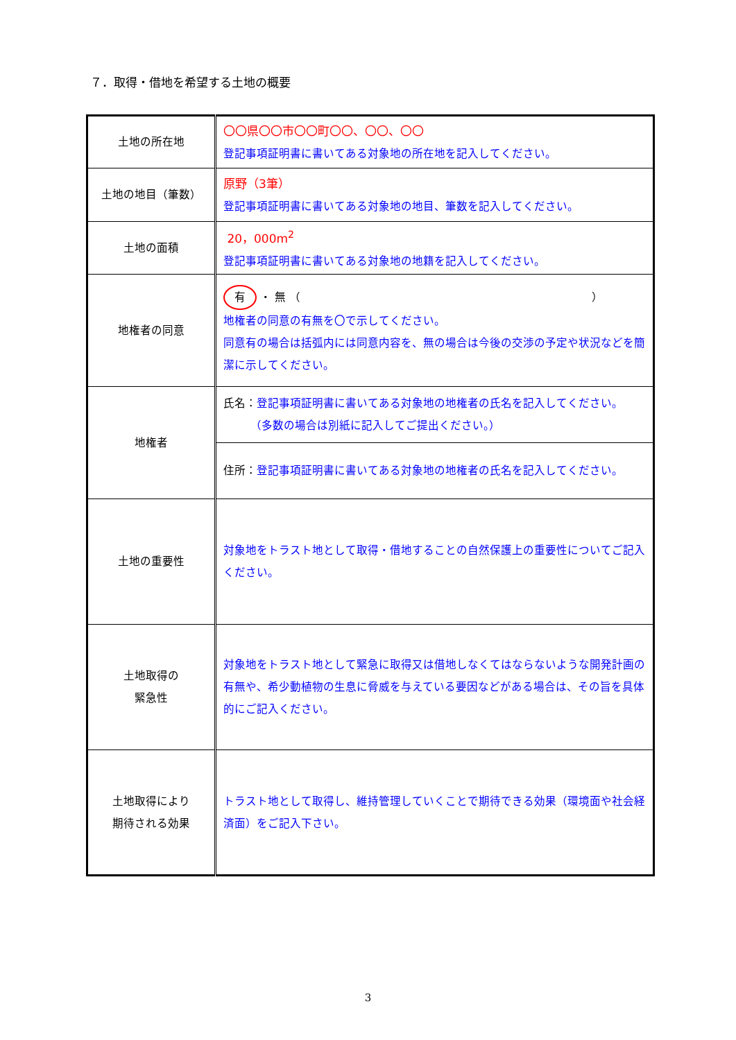７．取得・借地を希望する土地の概要
| 土地の所在地 | 〇〇県〇〇市〇〇町〇〇、〇〇、〇〇 登記事項証明書に書いてある対象地の所在地を記入してください。 |
| 土地の地目（筆数） | 原野（3筆） 登記事項証明書に書いてある対象地の地目、筆数を記入してください。 |
| 土地の面積 | 20，000m<sup>2</sup> 登記事項証明書に書いてある対象地の地籍を記入してください。 |
| 地権者の同意 | 有 ・ 無 （ ） 地権者の同意の有無を〇で示してください。 同意有の場合は括弧内には同意内容を、無の場合は今後の交渉の予定や状況などを簡潔に示してください。 |
| 地権者 | 氏名： 登記事項証明書に書いてある対象地の地権者の氏名を記入してください。 （多数の場合は別紙に記入してご提出ください。） |
| | 住所： 登記事項証明書に書いてある対象地の地権者の氏名を記入してください。 |
| 土地の重要性 | 対象地をトラスト地として取得・借地することの自然保護上の重要性についてご記入ください。 |
| 土地取得の 緊急性 | 対象地をトラスト地として緊急に取得又は借地しなくてはならないような開発計画の有無や、希少動植物の生息に脅威を与えている要因などがある場合は、その旨を具体的にご記入ください。 |
| 土地取得により 期待される効果 | トラスト地として取得し、維持管理していくことで期待できる効果（環境面や社会経済面）をご記入下さい。 |
3